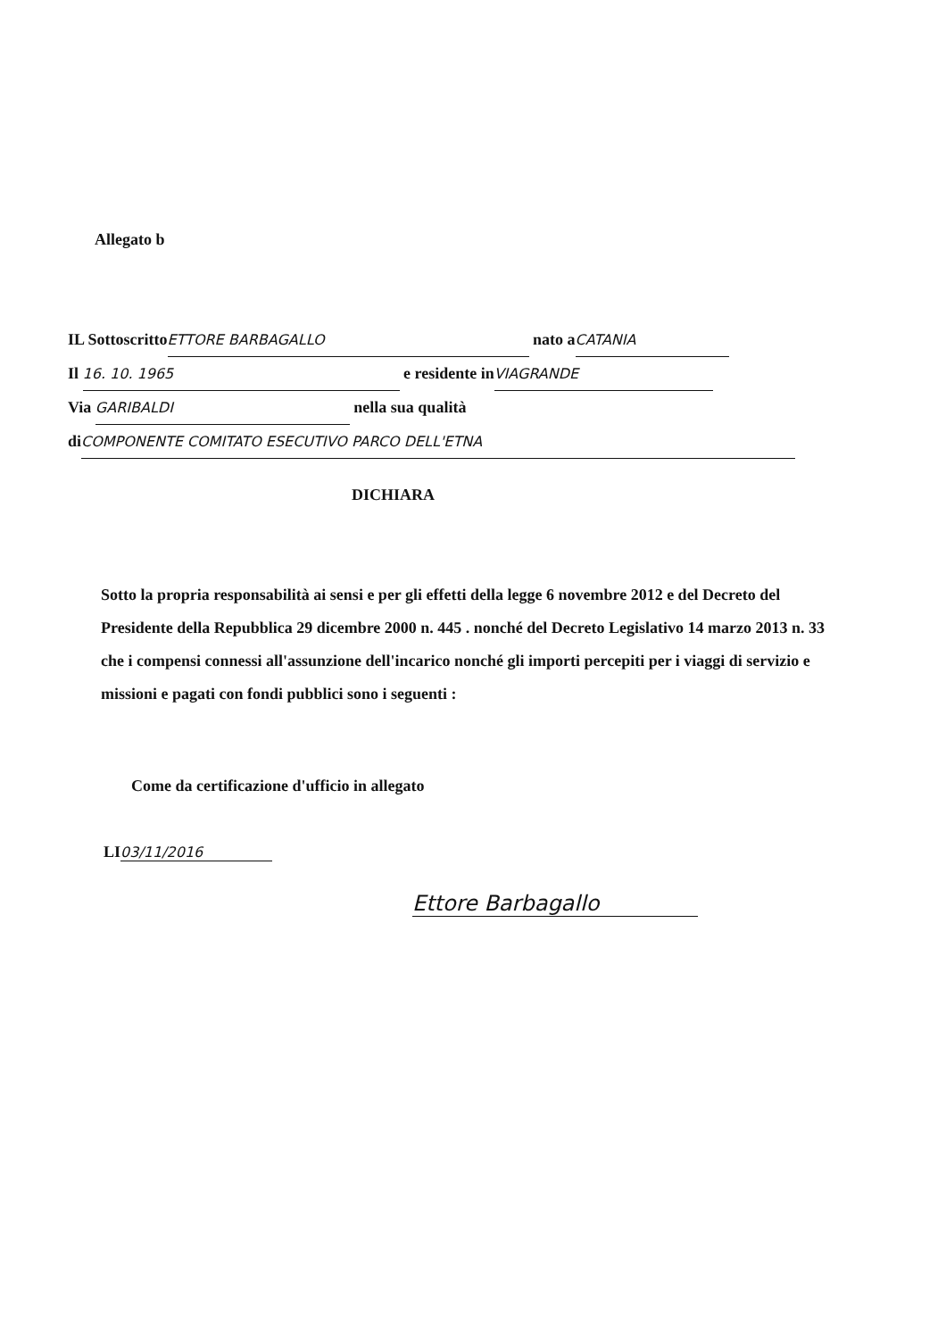Allegato b
IL Sottoscritto ETTORE BARBAGALLO nato a CATANIA
Il 16. 10. 1965 e residente in VIAGRANDE
Via GARIBALDI nella sua qualità
di COMPONENTE COMITATO ESECUTIVO PARCO DELL'ETNA
DICHIARA
Sotto la propria responsabilità ai sensi e per gli effetti della legge 6 novembre 2012 e del Decreto del Presidente della Repubblica 29 dicembre 2000 n. 445 . nonché del Decreto Legislativo 14 marzo 2013 n. 33 che i compensi connessi all'assunzione dell'incarico nonché gli importi percepiti per i viaggi di servizio e missioni e pagati con fondi pubblici sono i seguenti :
Come da certificazione d'ufficio in allegato
LI 03/11/2016
Ettore Barbagallo